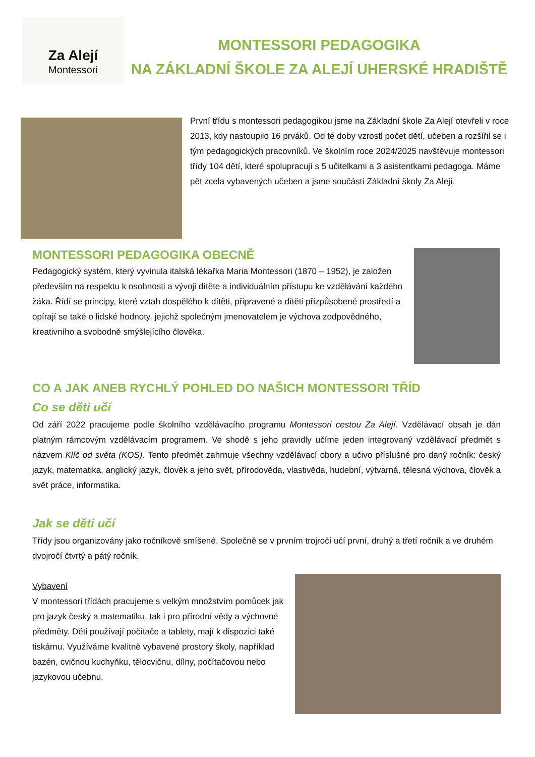Za Alejí
Montessori
MONTESSORI PEDAGOGIKA
NA ZÁKLADNÍ ŠKOLE ZA ALEJÍ UHERSKÉ HRADIŠTĚ
První třídu s montessori pedagogikou jsme na Základní škole Za Alejí otevřeli v roce 2013, kdy nastoupilo 16 prváků. Od té doby vzrostl počet dětí, učeben a rozšířil se i tým pedagogických pracovníků. Ve školním roce 2024/2025 navštěvuje montessori třídy 104 dětí, které spolupracují s 5 učitelkami a 3 asistentkami pedagoga. Máme pět zcela vybavených učeben a jsme součástí Základní školy Za Alejí.
MONTESSORI PEDAGOGIKA OBECNĚ
Pedagogický systém, který vyvinula italská lékařka Maria Montessori (1870 – 1952), je založen především na respektu k osobnosti a vývoji dítěte a individuálním přístupu ke vzdělávání každého žáka. Řídí se principy, které vztah dospělého k dítěti, připravené a dítěti přizpůsobené prostředí a opírají se také o lidské hodnoty, jejichž společným jmenovatelem je výchova zodpovědného, kreativního a svobodně smýšlejícího člověka.
CO A JAK ANEB RYCHLÝ POHLED DO NAŠICH MONTESSORI TŘÍD
Co se děti učí
Od září 2022 pracujeme podle školního vzdělávacího programu Montessori cestou Za Alejí. Vzdělávací obsah je dán platným rámcovým vzdělávacím programem. Ve shodě s jeho pravidly učíme jeden integrovaný vzdělávací předmět s názvem Klíč od světa (KOS). Tento předmět zahrnuje všechny vzdělávací obory a učivo příslušné pro daný ročník: český jazyk, matematika, anglický jazyk, člověk a jeho svět, přírodověda, vlastivěda, hudební, výtvarná, tělesná výchova, člověk a svět práce, informatika.
Jak se děti učí
Třídy jsou organizovány jako ročníkově smíšené. Společně se v prvním trojročí učí první, druhý a třetí ročník a ve druhém dvojročí čtvrtý a pátý ročník.
Vybavení
V montessori třídách pracujeme s velkým množstvím pomůcek jak pro jazyk český a matematiku, tak i pro přírodní vědy a výchovné předměty. Děti používají počítače a tablety, mají k dispozici také tiskárnu. Využíváme kvalitně vybavené prostory školy, například bazén, cvičnou kuchyňku, tělocvičnu, dílny, počítačovou nebo jazykovou učebnu.